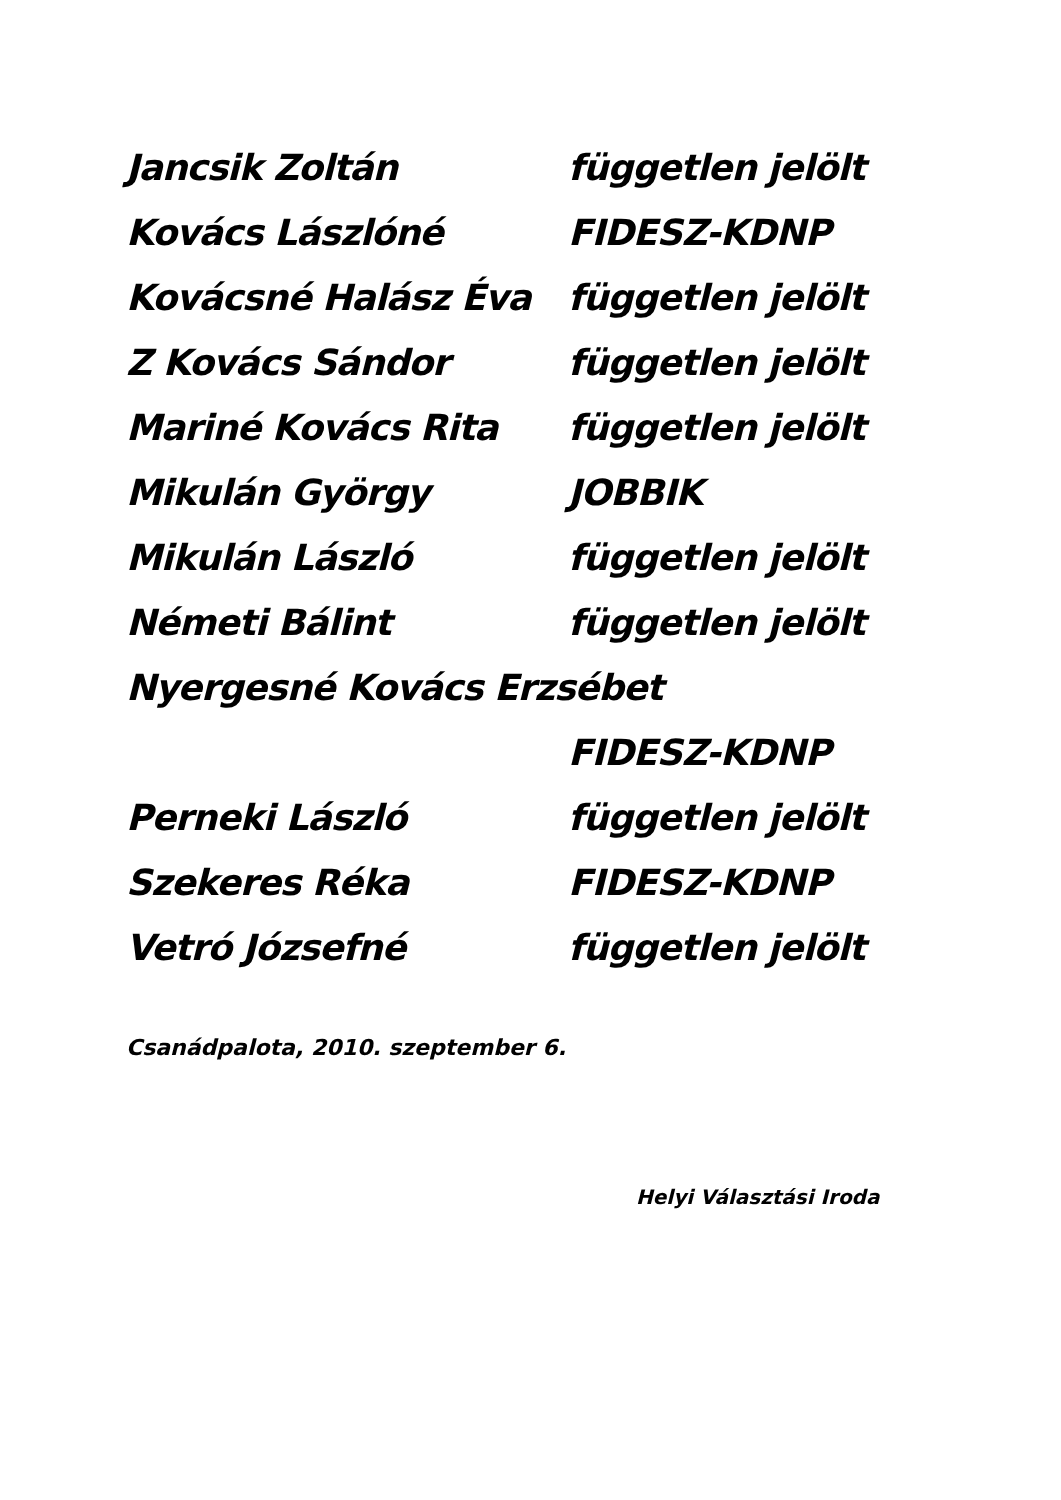Jancsik Zoltán független jelölt
Kovács Lászlóné FIDESZ-KDNP
Kovácsné Halász Éva független jelölt
Z Kovács Sándor független jelölt
Mariné Kovács Rita független jelölt
Mikulán György JOBBIK
Mikulán László független jelölt
Németi Bálint független jelölt
Nyergesné Kovács Erzsébet
FIDESZ-KDNP
Perneki László független jelölt
Szekeres Réka FIDESZ-KDNP
Vetró Józsefné független jelölt
Csanádpalota, 2010. szeptember 6.
Helyi Választási Iroda